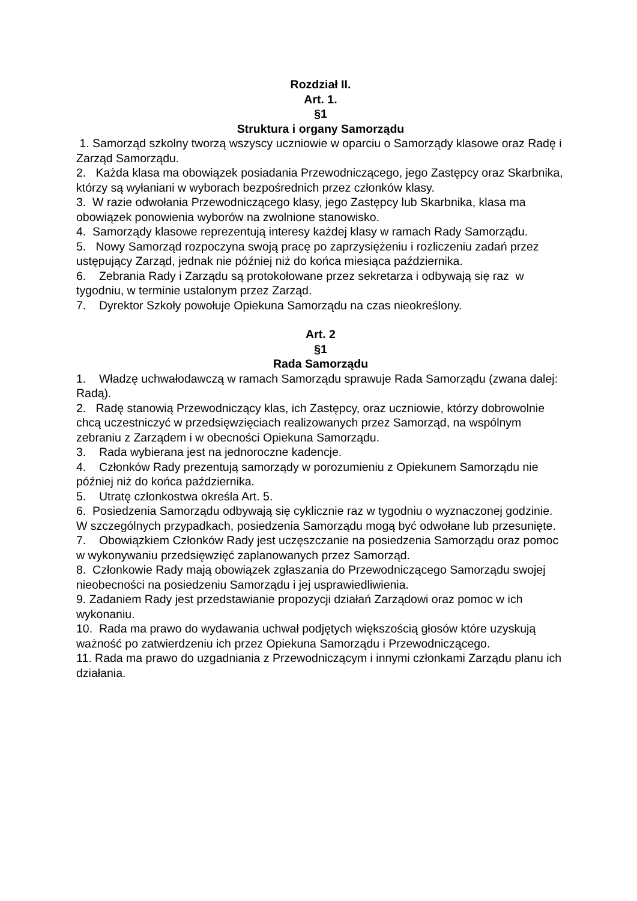Rozdział II.
Art. 1.
§1
Struktura i organy Samorządu
1. Samorząd szkolny tworzą wszyscy uczniowie w oparciu o Samorządy klasowe oraz Radę i Zarząd Samorządu.
2. Każda klasa ma obowiązek posiadania Przewodniczącego, jego Zastępcy oraz Skarbnika, którzy są wyłaniani w wyborach bezpośrednich przez członków klasy.
3. W razie odwołania Przewodniczącego klasy, jego Zastępcy lub Skarbnika, klasa ma obowiązek ponowienia wyborów na zwolnione stanowisko.
4. Samorządy klasowe reprezentują interesy każdej klasy w ramach Rady Samorządu.
5. Nowy Samorząd rozpoczyna swoją pracę po zaprzysiężeniu i rozliczeniu zadań przez ustępujący Zarząd, jednak nie później niż do końca miesiąca października.
6. Zebrania Rady i Zarządu są protokołowane przez sekretarza i odbywają się raz w tygodniu, w terminie ustalonym przez Zarząd.
7. Dyrektor Szkoły powołuje Opiekuna Samorządu na czas nieokreślony.
Art. 2
§1
Rada Samorządu
1. Władzę uchwałodawczą w ramach Samorządu sprawuje Rada Samorządu (zwana dalej: Radą).
2. Radę stanowią Przewodniczący klas, ich Zastępcy, oraz uczniowie, którzy dobrowolnie chcą uczestniczyć w przedsięwzięciach realizowanych przez Samorząd, na wspólnym zebraniu z Zarządem i w obecności Opiekuna Samorządu.
3. Rada wybierana jest na jednoroczne kadencje.
4. Członków Rady prezentują samorządy w porozumieniu z Opiekunem Samorządu nie później niż do końca października.
5. Utratę członkostwa określa Art. 5.
6. Posiedzenia Samorządu odbywają się cyklicznie raz w tygodniu o wyznaczonej godzinie. W szczególnych przypadkach, posiedzenia Samorządu mogą być odwołane lub przesunięte.
7. Obowiązkiem Członków Rady jest uczęszczanie na posiedzenia Samorządu oraz pomoc w wykonywaniu przedsięwzięć zaplanowanych przez Samorząd.
8. Członkowie Rady mają obowiązek zgłaszania do Przewodniczącego Samorządu swojej nieobecności na posiedzeniu Samorządu i jej usprawiedliwienia.
9. Zadaniem Rady jest przedstawianie propozycji działań Zarządowi oraz pomoc w ich wykonaniu.
10. Rada ma prawo do wydawania uchwał podjętych większością głosów które uzyskują ważność po zatwierdzeniu ich przez Opiekuna Samorządu i Przewodniczącego.
11. Rada ma prawo do uzgadniania z Przewodniczącym i innymi członkami Zarządu planu ich działania.